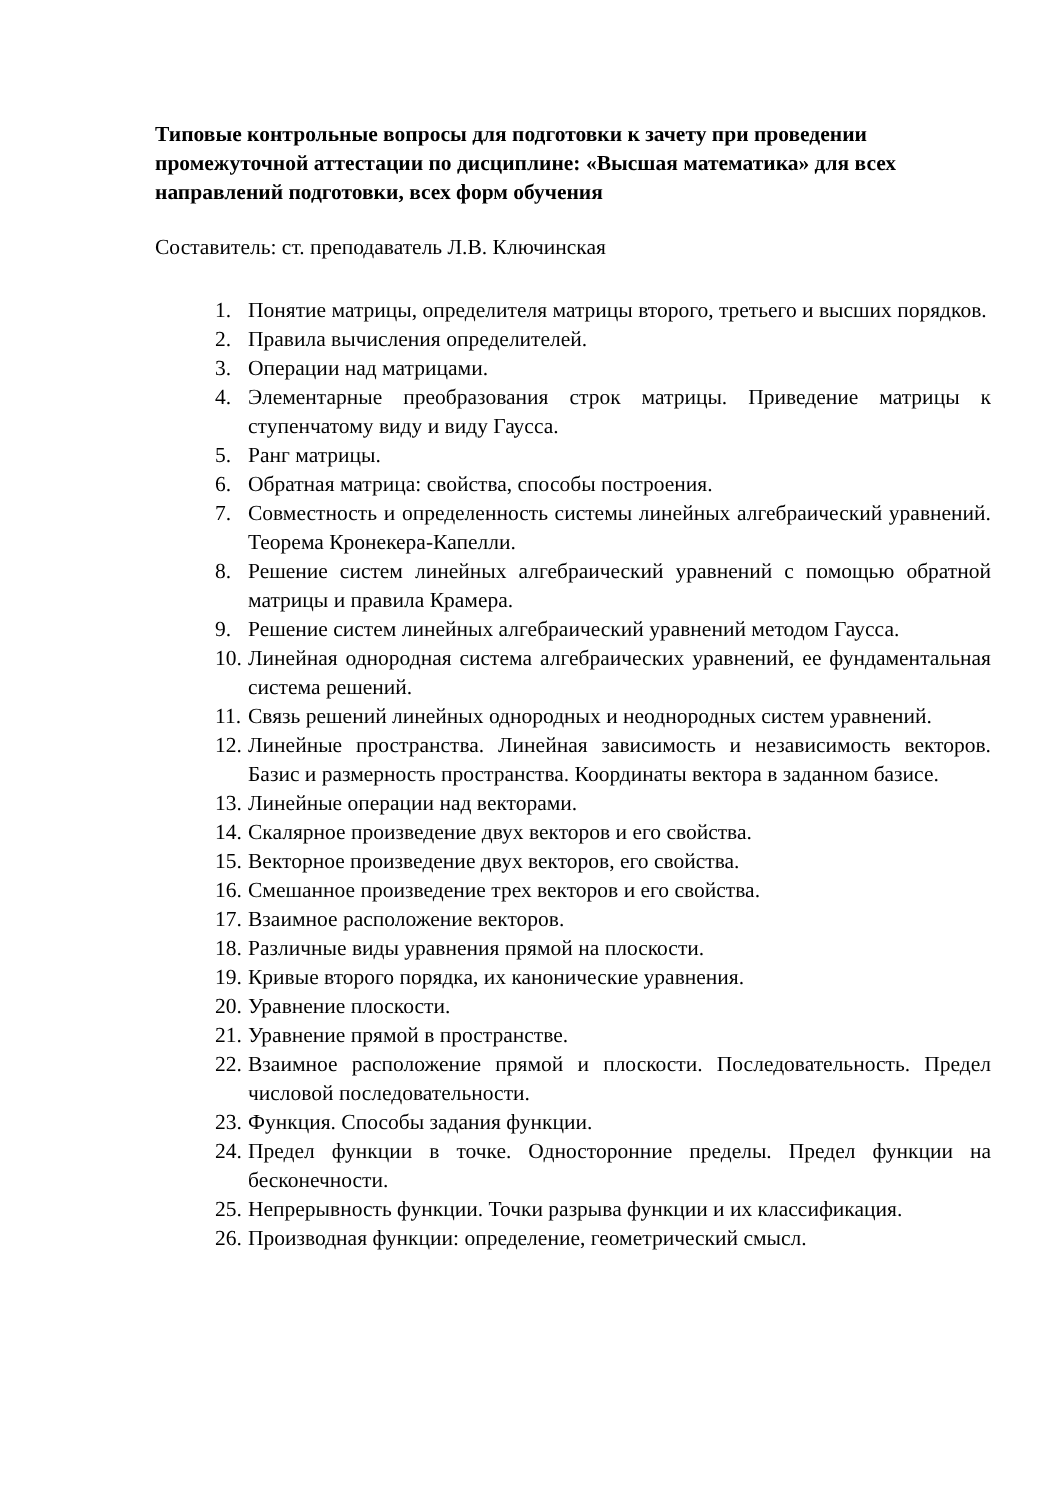Типовые контрольные вопросы для подготовки к зачету при проведении промежуточной аттестации по дисциплине: «Высшая математика» для всех направлений подготовки, всех форм обучения
Составитель: ст. преподаватель Л.В. Ключинская
1. Понятие матрицы, определителя матрицы второго, третьего и высших порядков.
2. Правила вычисления определителей.
3. Операции над матрицами.
4. Элементарные преобразования строк матрицы. Приведение матрицы к ступенчатому виду и виду Гаусса.
5. Ранг матрицы.
6. Обратная матрица: свойства, способы построения.
7. Совместность и определенность системы линейных алгебраический уравнений. Теорема Кронекера-Капелли.
8. Решение систем линейных алгебраический уравнений с помощью обратной матрицы и правила Крамера.
9. Решение систем линейных алгебраический уравнений методом Гаусса.
10. Линейная однородная система алгебраических уравнений, ее фундаментальная система решений.
11. Связь решений линейных однородных и неоднородных систем уравнений.
12. Линейные пространства. Линейная зависимость и независимость векторов. Базис и размерность пространства. Координаты вектора в заданном базисе.
13. Линейные операции над векторами.
14. Скалярное произведение двух векторов и его свойства.
15. Векторное произведение двух векторов, его свойства.
16. Смешанное произведение трех векторов и его свойства.
17. Взаимное расположение векторов.
18. Различные виды уравнения прямой на плоскости.
19. Кривые второго порядка, их канонические уравнения.
20. Уравнение плоскости.
21. Уравнение прямой в пространстве.
22. Взаимное расположение прямой и плоскости. Последовательность. Предел числовой последовательности.
23. Функция. Способы задания функции.
24. Предел функции в точке. Односторонние пределы. Предел функции на бесконечности.
25. Непрерывность функции. Точки разрыва функции и их классификация.
26. Производная функции: определение, геометрический смысл.